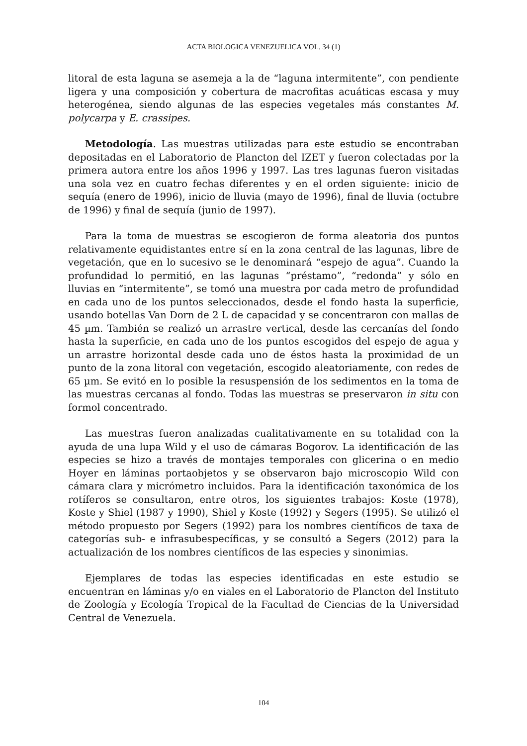ACTA BIOLOGICA VENEZUELICA VOL. 34 (1)
litoral de esta laguna se asemeja a la de “laguna intermitente”, con pendiente ligera y una composición y cobertura de macrofitas acuáticas escasa y muy heterogénea, siendo algunas de las especies vegetales más constantes M. polycarpa y E. crassipes.
Metodología. Las muestras utilizadas para este estudio se encontraban depositadas en el Laboratorio de Plancton del IZET y fueron colectadas por la primera autora entre los años 1996 y 1997. Las tres lagunas fueron visitadas una sola vez en cuatro fechas diferentes y en el orden siguiente: inicio de sequía (enero de 1996), inicio de lluvia (mayo de 1996), final de lluvia (octubre de 1996) y final de sequía (junio de 1997).
Para la toma de muestras se escogieron de forma aleatoria dos puntos relativamente equidistantes entre sí en la zona central de las lagunas, libre de vegetación, que en lo sucesivo se le denominará “espejo de agua”. Cuando la profundidad lo permitió, en las lagunas “préstamo”, “redonda” y sólo en lluvias en “intermitente”, se tomó una muestra por cada metro de profundidad en cada uno de los puntos seleccionados, desde el fondo hasta la superficie, usando botellas Van Dorn de 2 L de capacidad y se concentraron con mallas de 45 µm. También se realizó un arrastre vertical, desde las cercanías del fondo hasta la superficie, en cada uno de los puntos escogidos del espejo de agua y un arrastre horizontal desde cada uno de éstos hasta la proximidad de un punto de la zona litoral con vegetación, escogido aleatoriamente, con redes de 65 µm. Se evitó en lo posible la resuspensión de los sedimentos en la toma de las muestras cercanas al fondo. Todas las muestras se preservaron in situ con formol concentrado.
Las muestras fueron analizadas cualitativamente en su totalidad con la ayuda de una lupa Wild y el uso de cámaras Bogorov. La identificación de las especies se hizo a través de montajes temporales con glicerina o en medio Hoyer en láminas portaobjetos y se observaron bajo microscopio Wild con cámara clara y micrómetro incluidos. Para la identificación taxonómica de los rotíferos se consultaron, entre otros, los siguientes trabajos: Koste (1978), Koste y Shiel (1987 y 1990), Shiel y Koste (1992) y Segers (1995). Se utilizó el método propuesto por Segers (1992) para los nombres científicos de taxa de categorías sub- e infrasubespecíficas, y se consultó a Segers (2012) para la actualización de los nombres científicos de las especies y sinonimias.
Ejemplares de todas las especies identificadas en este estudio se encuentran en láminas y/o en viales en el Laboratorio de Plancton del Instituto de Zoología y Ecología Tropical de la Facultad de Ciencias de la Universidad Central de Venezuela.
104